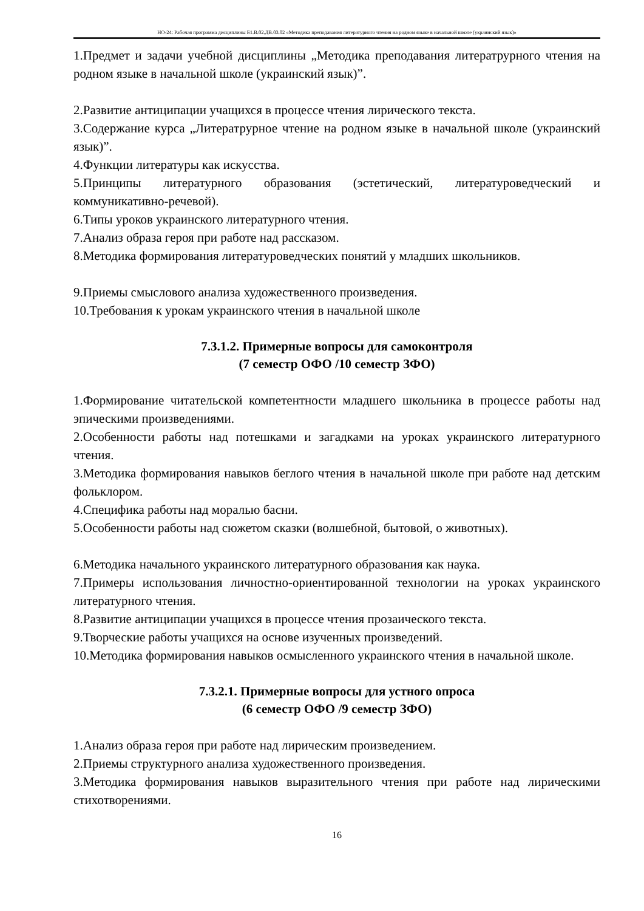НО-24: Рабочая программа дисциплины Б1.В.02.ДВ.03.02 «Методика преподавания литературного чтения на родном языке в начальной школе (украинский язык)»
1.Предмет и задачи учебной дисциплины „Методика преподавания литератрурного чтения на родном языке в начальной школе (украинский язык)”.
2.Развитие антиципации учащихся в процессе чтения лирического текста.
3.Содержание курса „Литератрурное чтение на родном языке в начальной школе (украинский язык)”.
4.Функции литературы как искусства.
5.Принципы литературного образования (эстетический, литературоведческий и коммуникативно-речевой).
6.Типы уроков украинского литературного чтения.
7.Анализ образа героя при работе над рассказом.
8.Методика формирования литературоведческих понятий у младших школьников.
9.Приемы смыслового анализа художественного произведения.
10.Требования к урокам украинского чтения в начальной школе
7.3.1.2. Примерные вопросы для самоконтроля
(7 семестр ОФО /10 семестр ЗФО)
1.Формирование читательской компетентности младшего школьника в процессе работы над эпическими произведениями.
2.Особенности работы над потешками и загадками на уроках украинского литературного чтения.
3.Методика формирования навыков беглого чтения в начальной школе при работе над детским фольклором.
4.Специфика работы над моралью басни.
5.Особенности работы над сюжетом сказки (волшебной, бытовой, о животных).
6.Методика начального украинского литературного образования как наука.
7.Примеры использования личностно-ориентированной технологии на уроках украинского литературного чтения.
8.Развитие антиципации учащихся в процессе чтения прозаического текста.
9.Творческие работы учащихся на основе изученных произведений.
10.Методика формирования навыков осмысленного украинского чтения в начальной школе.
7.3.2.1. Примерные вопросы для устного опроса
(6 семестр ОФО /9 семестр ЗФО)
1.Анализ образа героя при работе над лирическим произведением.
2.Приемы структурного анализа художественного произведения.
3.Методика формирования навыков выразительного чтения при работе над лирическими стихотворениями.
16